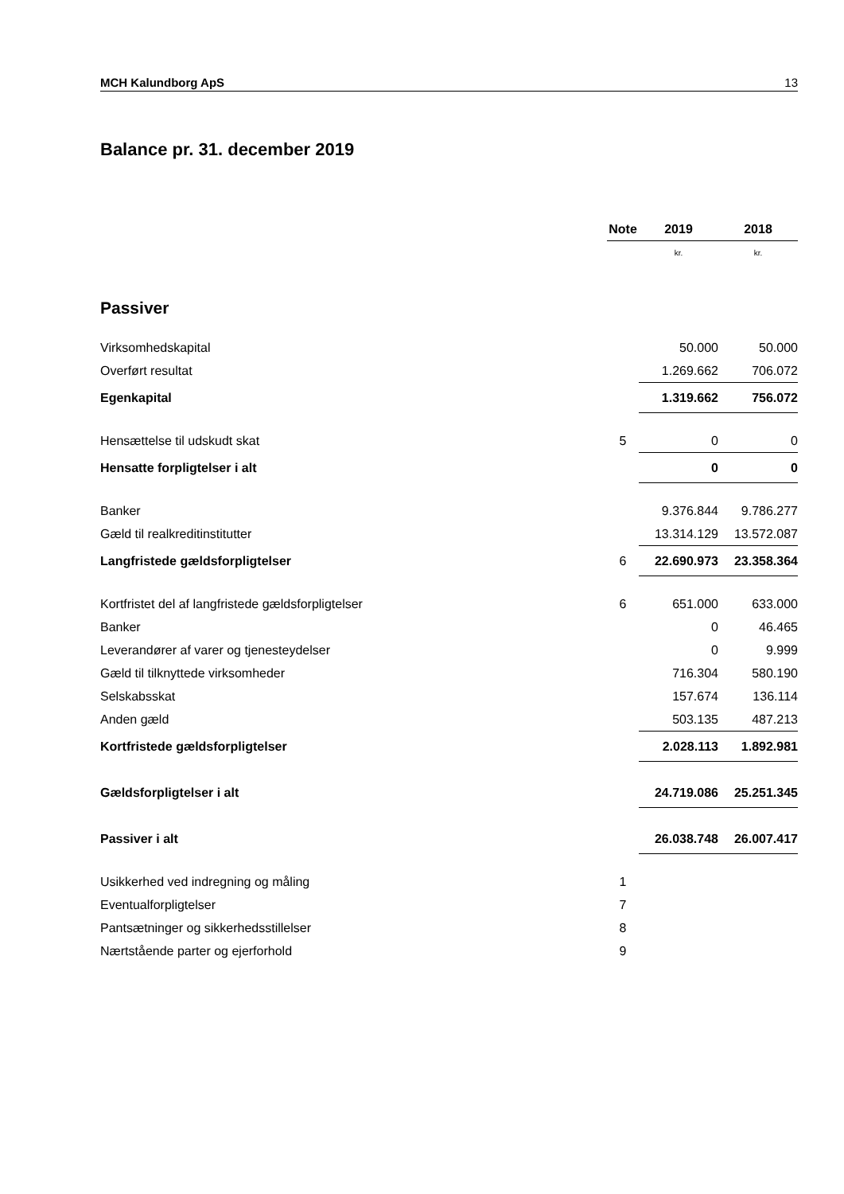MCH Kalundborg ApS 13
Balance pr. 31. december 2019
| | Note | | 2019 | | 2018 |
| --- | --- | --- | --- | --- | --- |
| | | | kr. | | kr. |
| Passiver | | | | | |
| Virksomhedskapital | | | 50.000 | | 50.000 |
| Overført resultat | | | 1.269.662 | | 706.072 |
| Egenkapital | | | 1.319.662 | | 756.072 |
| Hensættelse til udskudt skat | 5 | | 0 | | 0 |
| Hensatte forpligtelser i alt | | | 0 | | 0 |
| Banker | | | 9.376.844 | | 9.786.277 |
| Gæld til realkreditinstitutter | | | 13.314.129 | | 13.572.087 |
| Langfristede gældsforpligtelser | 6 | | 22.690.973 | | 23.358.364 |
| Kortfristet del af langfristede gældsforpligtelser | 6 | | 651.000 | | 633.000 |
| Banker | | | 0 | | 46.465 |
| Leverandører af varer og tjenesteydelser | | | 0 | | 9.999 |
| Gæld til tilknyttede virksomheder | | | 716.304 | | 580.190 |
| Selskabsskat | | | 157.674 | | 136.114 |
| Anden gæld | | | 503.135 | | 487.213 |
| Kortfristede gældsforpligtelser | | | 2.028.113 | | 1.892.981 |
| Gældsforpligtelser i alt | | | 24.719.086 | | 25.251.345 |
| Passiver i alt | | | 26.038.748 | | 26.007.417 |
| Usikkerhed ved indregning og måling | 1 | | | | |
| Eventualforpligtelser | 7 | | | | |
| Pantsætninger og sikkerhedsstillelser | 8 | | | | |
| Nærtstående parter og ejerforhold | 9 | | | | |